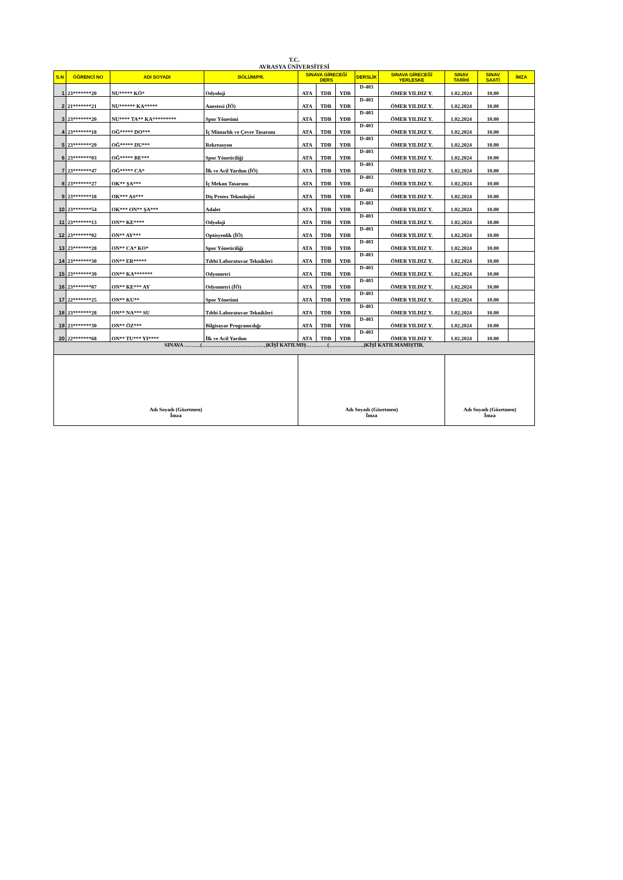T.C.
AVRASYA ÜNİVERSİTESİ
| S.N | ÖĞRENCİ NO | ADI SOYADI | BÖLÜM/PR. | SINAVA GİRECEĞİ DERS | | | DERSLİK | SINAVA GİRECEĞİ YERLESKE | SINAV TARİHİ | SINAV SAATİ | İMZA |
| --- | --- | --- | --- | --- | --- | --- | --- | --- | --- | --- | --- |
| 1 | 23*******20 | NU***** KÖ* | Odyoloji | ATA | TDB | YDB | D-403 | ÖMER YILDIZ Y. | 1.02.2024 | 10.00 | |
| 2 | 21*******21 | NU****** KA***** | Anestezi (İÖ) | ATA | TDB | YDB | D-403 | ÖMER YILDIZ Y. | 1.02.2024 | 10.00 | |
| 3 | 23*******20 | NU**** TA** KA********* | Spor Yönetimi | ATA | TDB | YDB | D-403 | ÖMER YILDIZ Y. | 1.02.2024 | 10.00 | |
| 4 | 23*******18 | OĞ***** DO*** | İç Mimarlık ve Çevre Tasarımı | ATA | TDB | YDB | D-403 | ÖMER YILDIZ Y. | 1.02.2024 | 10.00 | |
| 5 | 23*******29 | OĞ***** DU*** | Rekreasyon | ATA | TDB | YDB | D-403 | ÖMER YILDIZ Y. | 1.02.2024 | 10.00 | |
| 6 | 23*******03 | OĞ***** BE*** | Spor Yöneticiliği | ATA | TDB | YDB | D-403 | ÖMER YILDIZ Y. | 1.02.2024 | 10.00 | |
| 7 | 23*******47 | OĞ***** CA* | İlk ve Acil Yardım (İÖ) | ATA | TDB | YDB | D-403 | ÖMER YILDIZ Y. | 1.02.2024 | 10.00 | |
| 8 | 23*******27 | OK** ŞA*** | İç Mekan Tasarımı | ATA | TDB | YDB | D-403 | ÖMER YILDIZ Y. | 1.02.2024 | 10.00 | |
| 9 | 23*******18 | OK*** AS*** | Diş Protez Teknolojisi | ATA | TDB | YDB | D-403 | ÖMER YILDIZ Y. | 1.02.2024 | 10.00 | |
| 10 | 23*******54 | OK*** ON** ŞA*** | Adalet | ATA | TDB | YDB | D-403 | ÖMER YILDIZ Y. | 1.02.2024 | 10.00 | |
| 11 | 23*******13 | ON** KE**** | Odyoloji | ATA | TDB | YDB | D-403 | ÖMER YILDIZ Y. | 1.02.2024 | 10.00 | |
| 12 | 23*******02 | ON** AY*** | Optisyenlik (İÖ) | ATA | TDB | YDB | D-403 | ÖMER YILDIZ Y. | 1.02.2024 | 10.00 | |
| 13 | 23*******28 | ON** CA* KO* | Spor Yöneticiliği | ATA | TDB | YDB | D-403 | ÖMER YILDIZ Y. | 1.02.2024 | 10.00 | |
| 14 | 23*******30 | ON** ER***** | Tıbbi Laboratuvar Teknikleri | ATA | TDB | YDB | D-403 | ÖMER YILDIZ Y. | 1.02.2024 | 10.00 | |
| 15 | 23*******39 | ON** KA******* | Odyometri | ATA | TDB | YDB | D-403 | ÖMER YILDIZ Y. | 1.02.2024 | 10.00 | |
| 16 | 23*******07 | ON** KE*** AY | Odyometri (İÖ) | ATA | TDB | YDB | D-403 | ÖMER YILDIZ Y. | 1.02.2024 | 10.00 | |
| 17 | 22*******25 | ON** KU** | Spor Yönetimi | ATA | TDB | YDB | D-403 | ÖMER YILDIZ Y. | 1.02.2024 | 10.00 | |
| 18 | 23*******28 | ON** NA*** SU | Tıbbi Laboratuvar Teknikleri | ATA | TDB | YDB | D-403 | ÖMER YILDIZ Y. | 1.02.2024 | 10.00 | |
| 19 | 23*******30 | ON** ÖZ*** | Bilgisayar Programcılığı | ATA | TDB | YDB | D-403 | ÖMER YILDIZ Y. | 1.02.2024 | 10.00 | |
| 20 | 22*******68 | ON** TU*** YI**** | İlk ve Acil Yardım | ATA | TDB | YDB | D-403 | ÖMER YILDIZ Y. | 1.02.2024 | 10.00 | |
| SINAVA ………(………………………………)KİŞİ KATILMIŞ…………(………………..)KİŞİ KATILMAMIŞTIR. | | | | | | | | | | | |
| Adı Soyadı (Gözetmen) İmza | | | | Adı Soyadı (Gözetmen) İmza | | | | | Adı Soyadı (Gözetmen) İmza | | |